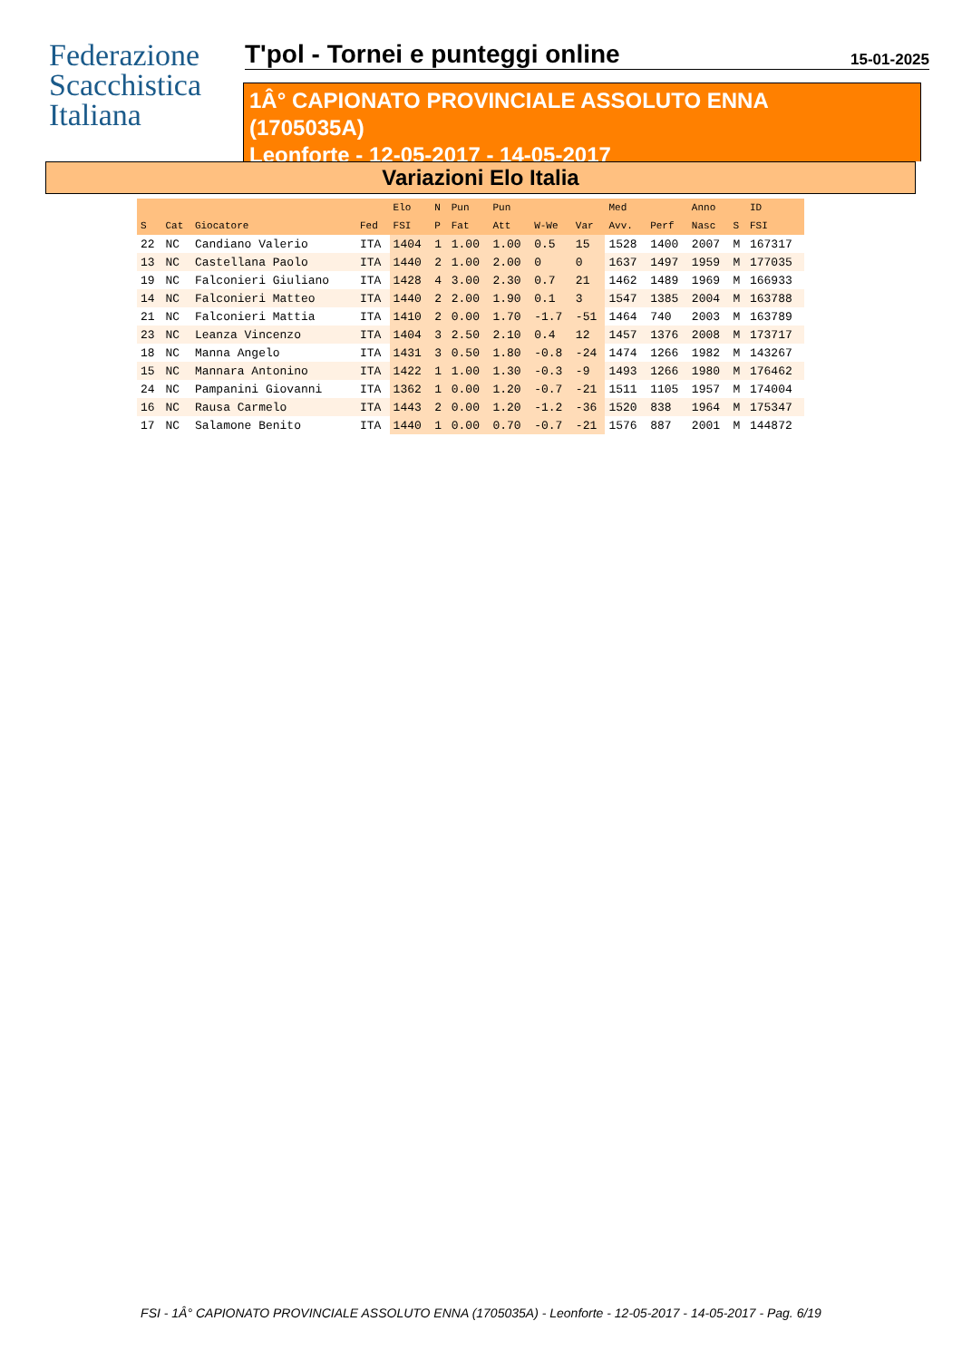Federazione
Scacchistica
Italiana
T'pol - Tornei e punteggi online
15-01-2025
1Â° CAPIONATO PROVINCIALE ASSOLUTO ENNA
(1705035A)
Leonforte - 12-05-2017 - 14-05-2017
Variazioni Elo Italia
| | | | | Elo | N | Pun | Pun | | | Med | | Anno | | ID |
| --- | --- | --- | --- | --- | --- | --- | --- | --- | --- | --- | --- | --- | --- | --- |
| S | Cat | Giocatore | Fed | FSI | P | Fat | Att | W-We | Var | Avv. | Perf | Nasc | S | FSI |
| 22 | NC | Candiano Valerio | ITA | 1404 | 1 | 1.00 | 1.00 | 0.5 | 15 | 1528 | 1400 | 2007 | M | 167317 |
| 13 | NC | Castellana Paolo | ITA | 1440 | 2 | 1.00 | 2.00 | 0 | 0 | 1637 | 1497 | 1959 | M | 177035 |
| 19 | NC | Falconieri Giuliano | ITA | 1428 | 4 | 3.00 | 2.30 | 0.7 | 21 | 1462 | 1489 | 1969 | M | 166933 |
| 14 | NC | Falconieri Matteo | ITA | 1440 | 2 | 2.00 | 1.90 | 0.1 | 3 | 1547 | 1385 | 2004 | M | 163788 |
| 21 | NC | Falconieri Mattia | ITA | 1410 | 2 | 0.00 | 1.70 | -1.7 | -51 | 1464 | 740 | 2003 | M | 163789 |
| 23 | NC | Leanza Vincenzo | ITA | 1404 | 3 | 2.50 | 2.10 | 0.4 | 12 | 1457 | 1376 | 2008 | M | 173717 |
| 18 | NC | Manna Angelo | ITA | 1431 | 3 | 0.50 | 1.80 | -0.8 | -24 | 1474 | 1266 | 1982 | M | 143267 |
| 15 | NC | Mannara Antonino | ITA | 1422 | 1 | 1.00 | 1.30 | -0.3 | -9 | 1493 | 1266 | 1980 | M | 176462 |
| 24 | NC | Pampanini Giovanni | ITA | 1362 | 1 | 0.00 | 1.20 | -0.7 | -21 | 1511 | 1105 | 1957 | M | 174004 |
| 16 | NC | Rausa Carmelo | ITA | 1443 | 2 | 0.00 | 1.20 | -1.2 | -36 | 1520 | 838 | 1964 | M | 175347 |
| 17 | NC | Salamone Benito | ITA | 1440 | 1 | 0.00 | 0.70 | -0.7 | -21 | 1576 | 887 | 2001 | M | 144872 |
FSI - 1Â° CAPIONATO PROVINCIALE ASSOLUTO ENNA (1705035A) - Leonforte - 12-05-2017 - 14-05-2017 - Pag. 6/19